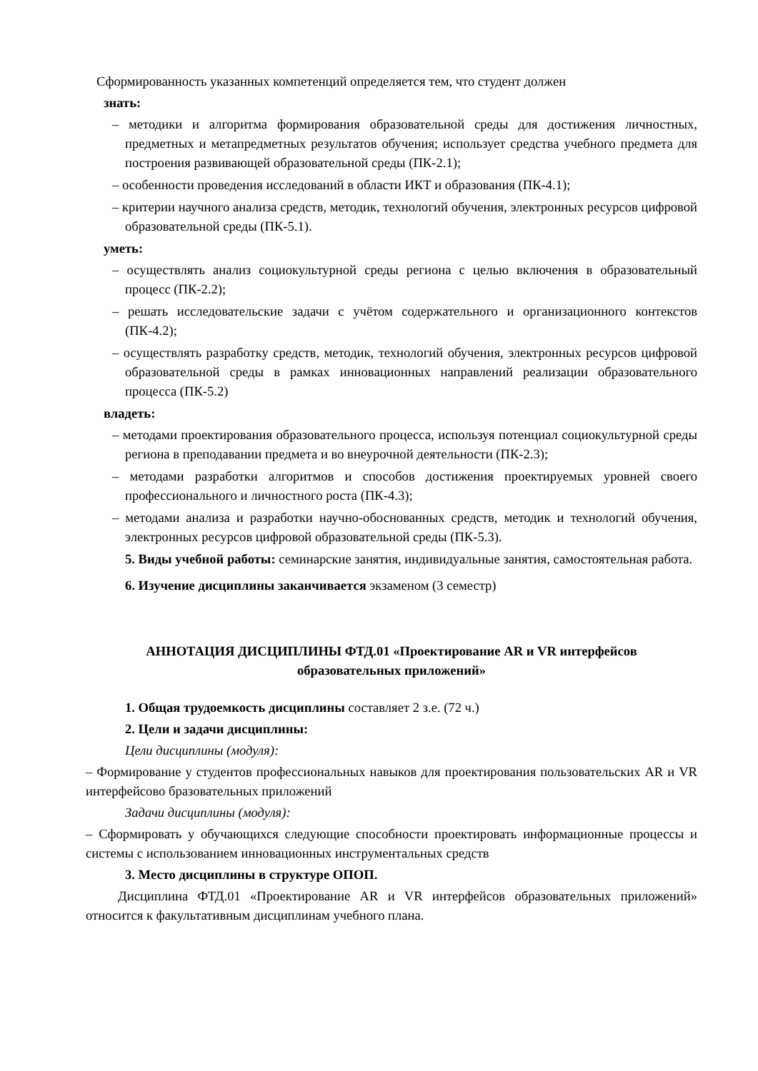Сформированность указанных компетенций определяется тем, что студент должен
знать:
– методики и алгоритма формирования образовательной среды для достижения личностных, предметных и метапредметных результатов обучения; использует средства учебного предмета для построения развивающей образовательной среды (ПК-2.1);
– особенности проведения исследований в области ИКТ и образования (ПК-4.1);
– критерии научного анализа средств, методик, технологий обучения, электронных ресурсов цифровой образовательной среды (ПК-5.1).
уметь:
– осуществлять анализ социокультурной среды региона с целью включения в образовательный процесс (ПК-2.2);
– решать исследовательские задачи с учётом содержательного и организационного контекстов (ПК-4.2);
– осуществлять разработку средств, методик, технологий обучения, электронных ресурсов цифровой образовательной среды в рамках инновационных направлений реализации образовательного процесса (ПК-5.2)
владеть:
– методами проектирования образовательного процесса, используя потенциал социокультурной среды региона в преподавании предмета и во внеурочной деятельности (ПК-2.3);
– методами разработки алгоритмов и способов достижения проектируемых уровней своего профессионального и личностного роста (ПК-4.3);
– методами анализа и разработки научно-обоснованных средств, методик и технологий обучения, электронных ресурсов цифровой образовательной среды (ПК-5.3).
5. Виды учебной работы: семинарские занятия, индивидуальные занятия, самостоятельная работа.
6. Изучение дисциплины заканчивается экзаменом (3 семестр)
АННОТАЦИЯ ДИСЦИПЛИНЫ ФТД.01 «Проектирование AR и VR интерфейсов
образовательных приложений»
1. Общая трудоемкость дисциплины составляет 2 з.е. (72 ч.)
2. Цели и задачи дисциплины:
Цели дисциплины (модуля):
– Формирование у студентов профессиональных навыков для проектирования пользовательских AR и VR интерфейсово бразовательных приложений
Задачи дисциплины (модуля):
– Сформировать у обучающихся следующие способности проектировать информационные процессы и системы с использованием инновационных инструментальных средств
3. Место дисциплины в структуре ОПОП.
Дисциплина ФТД.01 «Проектирование AR и VR интерфейсов образовательных приложений» относится к факультативным дисциплинам учебного плана.